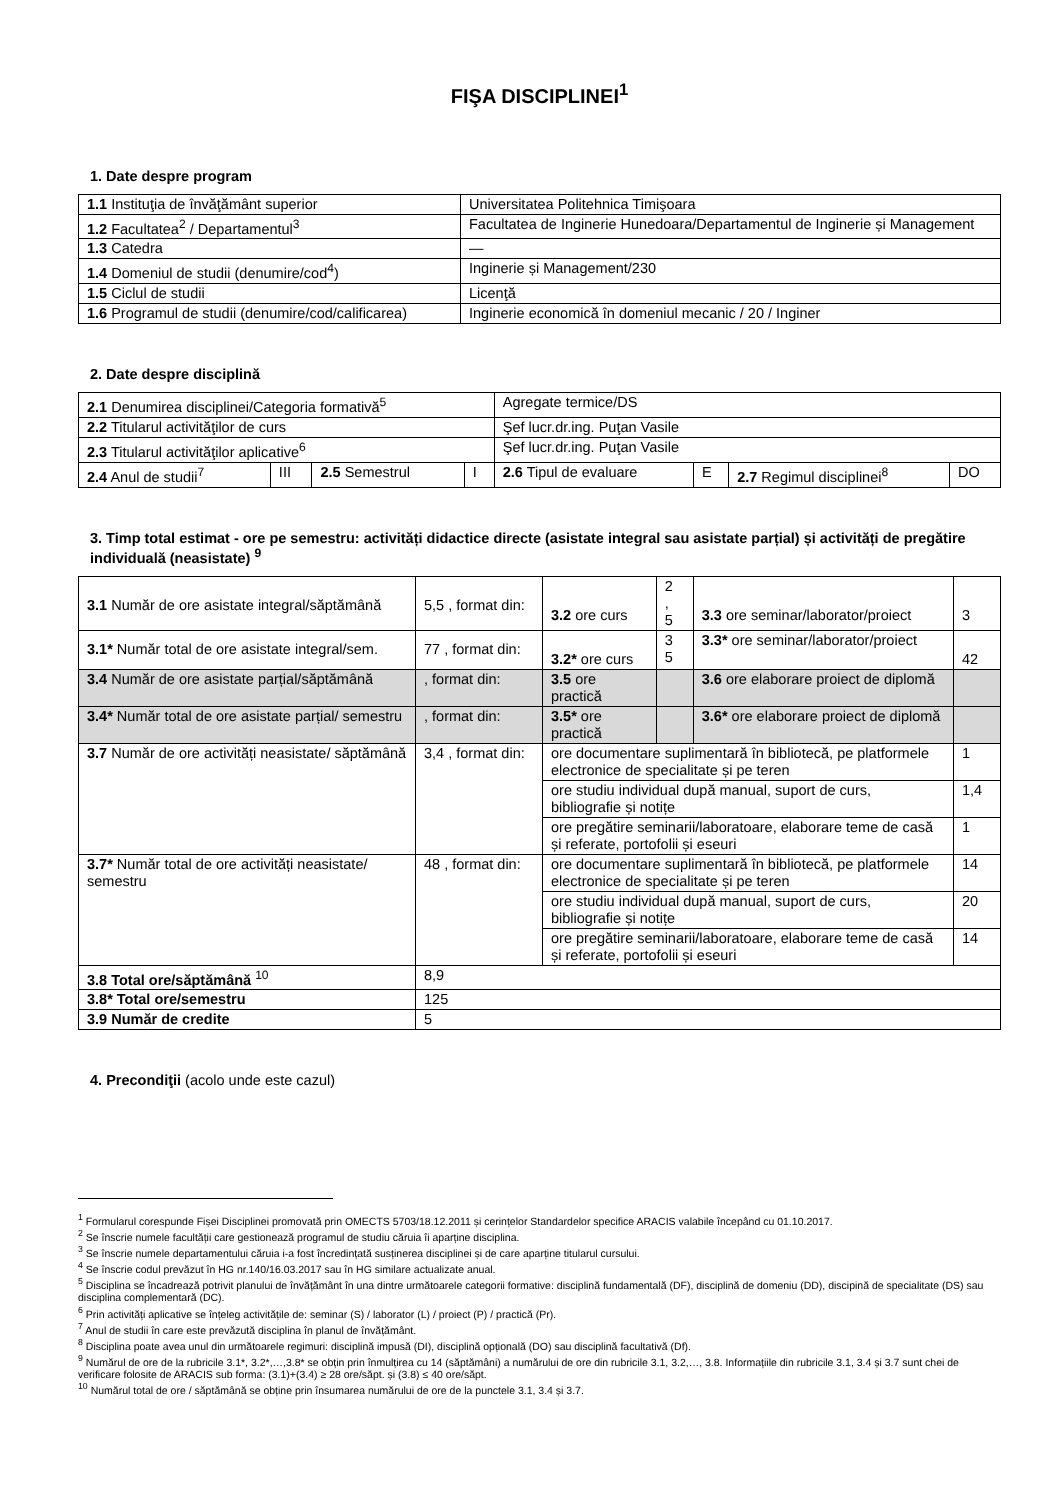FIŞA DISCIPLINEI<sup>1</sup>
1. Date despre program
| 1.1 Instituţia de învăţământ superior | Universitatea Politehnica Timişoara |
| 1.2 Facultatea<sup>2</sup> / Departamentul<sup>3</sup> | Facultatea de Inginerie Hunedoara/Departamentul de Inginerie și Management |
| 1.3 Catedra | — |
| 1.4 Domeniul de studii (denumire/cod<sup>4</sup>) | Inginerie și Management/230 |
| 1.5 Ciclul de studii | Licenţă |
| 1.6 Programul de studii (denumire/cod/calificarea) | Inginerie economică în domeniul mecanic / 20 / Inginer |
2. Date despre disciplină
| 2.1 Denumirea disciplinei/Categoria formativă<sup>5</sup> | | | | Agregate termice/DS | | | |
| 2.2 Titularul activităţilor de curs | | | | Şef lucr.dr.ing. Puţan Vasile | | | |
| 2.3 Titularul activităţilor aplicative<sup>6</sup> | | | | Şef lucr.dr.ing. Puţan Vasile | | | |
| 2.4 Anul de studii<sup>7</sup> | III | 2.5 Semestrul | I | 2.6 Tipul de evaluare | E | 2.7 Regimul disciplinei<sup>8</sup> | DO |
3. Timp total estimat - ore pe semestru: activități didactice directe (asistate integral sau asistate parțial) și activități de pregătire individuală (neasistate) <sup>9</sup>
| 3.1 Număr de ore asistate integral/săptămână | 5,5 , format din: | 3.2 ore curs | 2 , 5 | 3.3 ore seminar/laborator/proiect | 3 |
| 3.1* Număr total de ore asistate integral/sem. | 77 , format din: | 3.2* ore curs | 3 5 | 3.3* ore seminar/laborator/proiect | 42 |
| 3.4 Număr de ore asistate parțial/săptămână | , format din: | 3.5 ore practică | | 3.6 ore elaborare proiect de diplomă | |
| 3.4* Număr total de ore asistate parțial/ semestru | , format din: | 3.5* ore practică | | 3.6* ore elaborare proiect de diplomă | |
| 3.7 Număr de ore activități neasistate/ săptămână | 3,4 , format din: | ore documentare suplimentară în bibliotecă, pe platformele electronice de specialitate și pe teren | | | 1 |
| | | ore studiu individual după manual, suport de curs, bibliografie și notițe | | | 1,4 |
| | | ore pregătire seminarii/laboratoare, elaborare teme de casă și referate, portofolii și eseuri | | | 1 |
| 3.7* Număr total de ore activități neasistate/ semestru | 48 , format din: | ore documentare suplimentară în bibliotecă, pe platformele electronice de specialitate și pe teren | | | 14 |
| | | ore studiu individual după manual, suport de curs, bibliografie și notițe | | | 20 |
| | | ore pregătire seminarii/laboratoare, elaborare teme de casă și referate, portofolii și eseuri | | | 14 |
| 3.8 Total ore/săptămână <sup>10</sup> | 8,9 | | | | |
| 3.8* Total ore/semestru | 125 | | | | |
| 3.9 Număr de credite | 5 | | | | |
4. Precondiţii (acolo unde este cazul)
<sup>1</sup> Formularul corespunde Fișei Disciplinei promovată prin OMECTS 5703/18.12.2011 și cerințelor Standardelor specifice ARACIS valabile începând cu 01.10.2017.
<sup>2</sup> Se înscrie numele facultății care gestionează programul de studiu căruia îi aparține disciplina.
<sup>3</sup> Se înscrie numele departamentului căruia i-a fost încredințată susținerea disciplinei și de care aparține titularul cursului.
<sup>4</sup> Se înscrie codul prevăzut în HG nr.140/16.03.2017 sau în HG similare actualizate anual.
<sup>5</sup> Disciplina se încadrează potrivit planului de învățământ în una dintre următoarele categorii formative: disciplină fundamentală (DF), disciplină de domeniu (DD), discipină de specialitate (DS) sau disciplina complementară (DC).
<sup>6</sup> Prin activități aplicative se înțeleg activitățile de: seminar (S) / laborator (L) / proiect (P) / practică (Pr).
<sup>7</sup> Anul de studii în care este prevăzută disciplina în planul de învățământ.
<sup>8</sup> Disciplina poate avea unul din următoarele regimuri: disciplină impusă (DI), disciplină opțională (DO) sau disciplină facultativă (Df).
<sup>9</sup> Numărul de ore de la rubricile 3.1*, 3.2*,…,3.8* se obțin prin înmulțirea cu 14 (săptămâni) a numărului de ore din rubricile 3.1, 3.2,…, 3.8. Informațiile din rubricile 3.1, 3.4 și 3.7 sunt chei de verificare folosite de ARACIS sub forma: (3.1)+(3.4) ≥ 28 ore/săpt. și (3.8) ≤ 40 ore/săpt.
<sup>10</sup> Numărul total de ore / săptămână se obține prin însumarea numărului de ore de la punctele 3.1, 3.4 și 3.7.